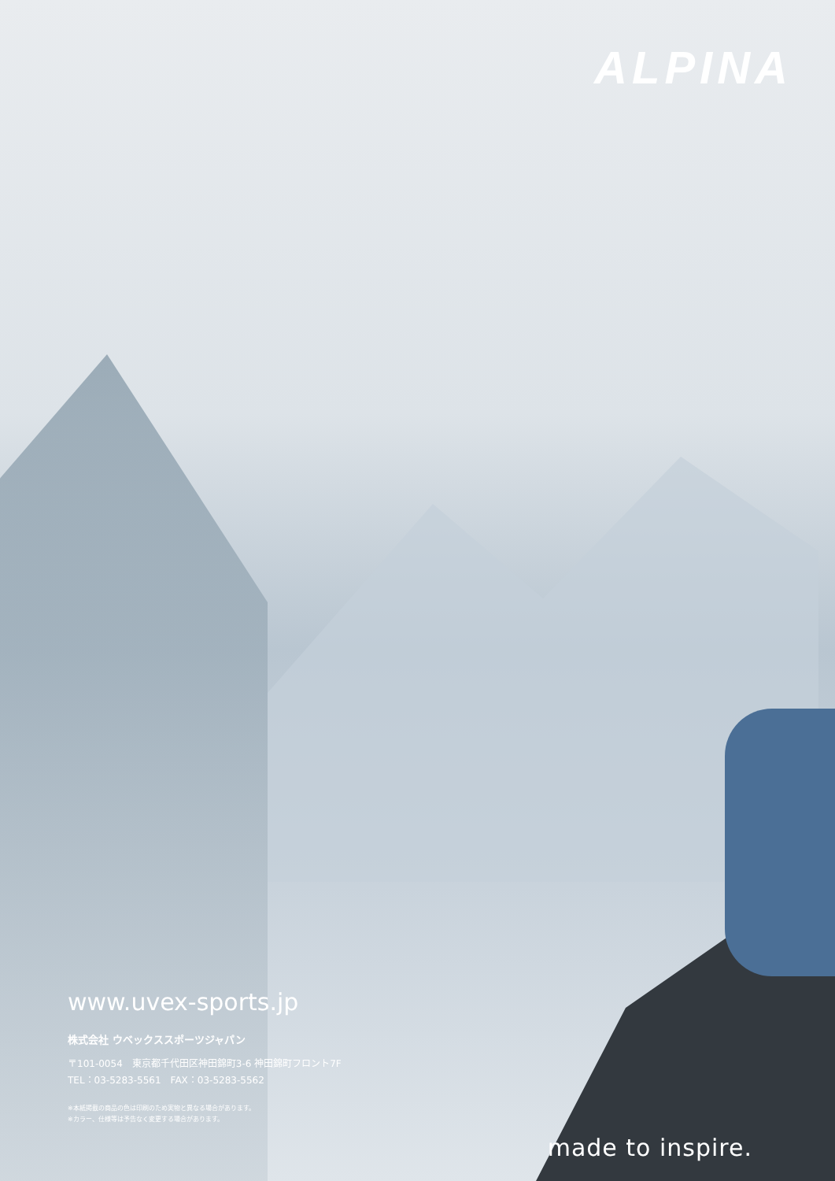ALPINA
www.uvex-sports.jp
株式会社 ウベックススポーツジャパン
〒101-0054　東京都千代田区神田錦町3-6 神田錦町フロント7F
TEL：03-5283-5561　FAX：03-5283-5562
※本紙掲載の商品の色は印刷のため実物と異なる場合があります。
※カラー、仕様等は予告なく変更する場合があります。
made to inspire.